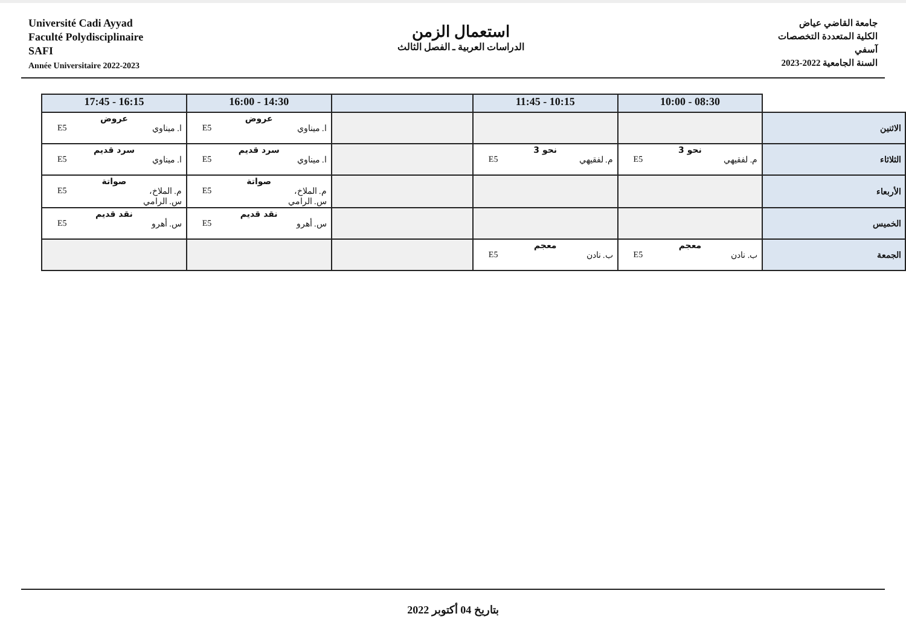Université Cadi Ayyad
Faculté Polydisciplinaire
SAFI
Année Universitaire 2022-2023
استعمال الزمن
الدراسات العربية ـ الفصل الثالث
جامعة القاضي عياض
الكلية المتعددة التخصصات
آسفي
السنة الجامعية 2022-2023
| | 08:30 - 10:00 | 10:15 - 11:45 | | 14:30 - 16:00 | 16:15 - 17:45 |
| --- | --- | --- | --- | --- | --- |
| الاثنين | | | | عروض ا. ميناوي E5 | عروض ا. ميناوي E5 |
| الثلاثاء | نحو 3 م. لفقيهي E5 | نحو 3 م. لفقيهي E5 | | سرد قديم ا. ميناوي E5 | سرد قديم ا. ميناوي E5 |
| الأربعاء | | | | صواتة م. الملاخ، س. الرامي E5 | صواتة م. الملاخ، س. الرامي E5 |
| الخميس | | | | نقد قديم س. أهرو E5 | نقد قديم س. أهرو E5 |
| الجمعة | معجم ب. نادن E5 | معجم ب. نادن E5 | | | |
بتاريخ 04 أكتوبر 2022